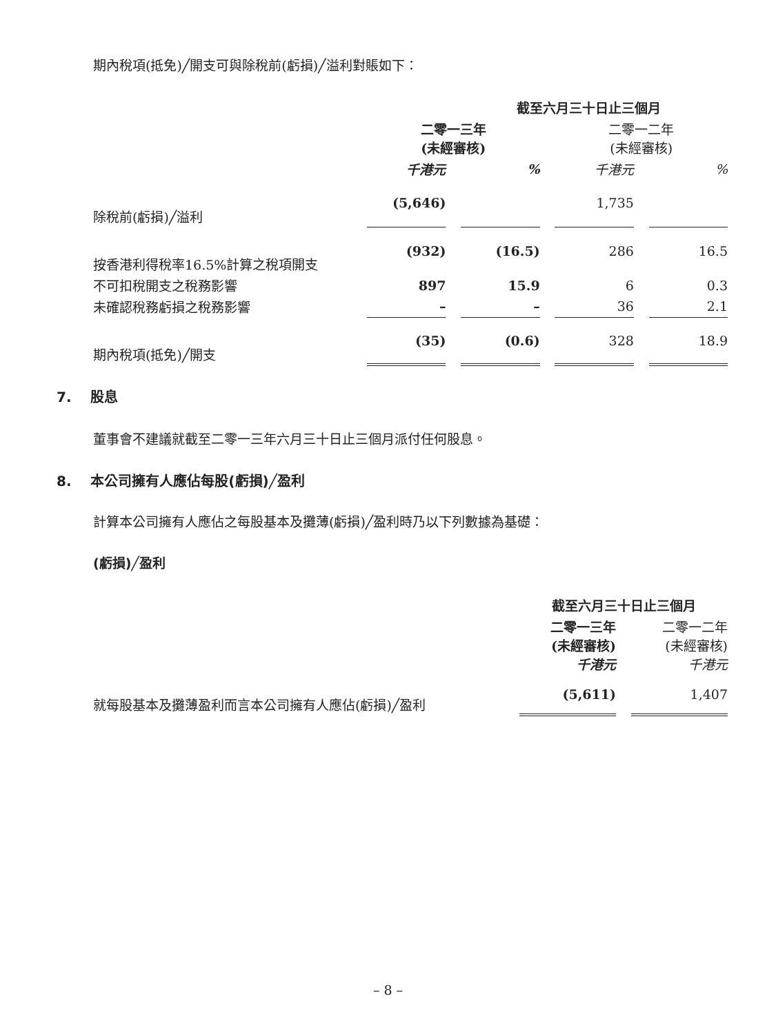期內稅項(抵免)╱開支可與除稅前(虧損)╱溢利對賬如下：
| | 截至六月三十日止三個月 | | | | | | |
| --- | --- | --- | --- | --- | --- | --- | --- |
| | 二零一三年 (未經審核) | | | | 二零一二年 (未經審核) | | |
| | 千港元 | | % | | 千港元 | | % |
| 除稅前(虧損)╱溢利 | (5,646) | | | | 1,735 | | |
| 按香港利得稅率16.5%計算之稅項開支 | (932) | | (16.5) | | 286 | | 16.5 |
| 不可扣稅開支之稅務影響 | 897 | | 15.9 | | 6 | | 0.3 |
| 未確認稅務虧損之稅務影響 | – | | – | | 36 | | 2.1 |
| 期內稅項(抵免)╱開支 | (35) | | (0.6) | | 328 | | 18.9 |
7. 股息
董事會不建議就截至二零一三年六月三十日止三個月派付任何股息。
8. 本公司擁有人應佔每股(虧損)╱盈利
計算本公司擁有人應佔之每股基本及攤薄(虧損)╱盈利時乃以下列數據為基礎：
(虧損)╱盈利
| | 截至六月三十日止三個月 | | |
| --- | --- | --- | --- |
| | 二零一三年 (未經審核) 千港元 | | 二零一二年 (未經審核) 千港元 |
| 就每股基本及攤薄盈利而言本公司擁有人應佔(虧損)╱盈利 | (5,611) | | 1,407 |
– 8 –